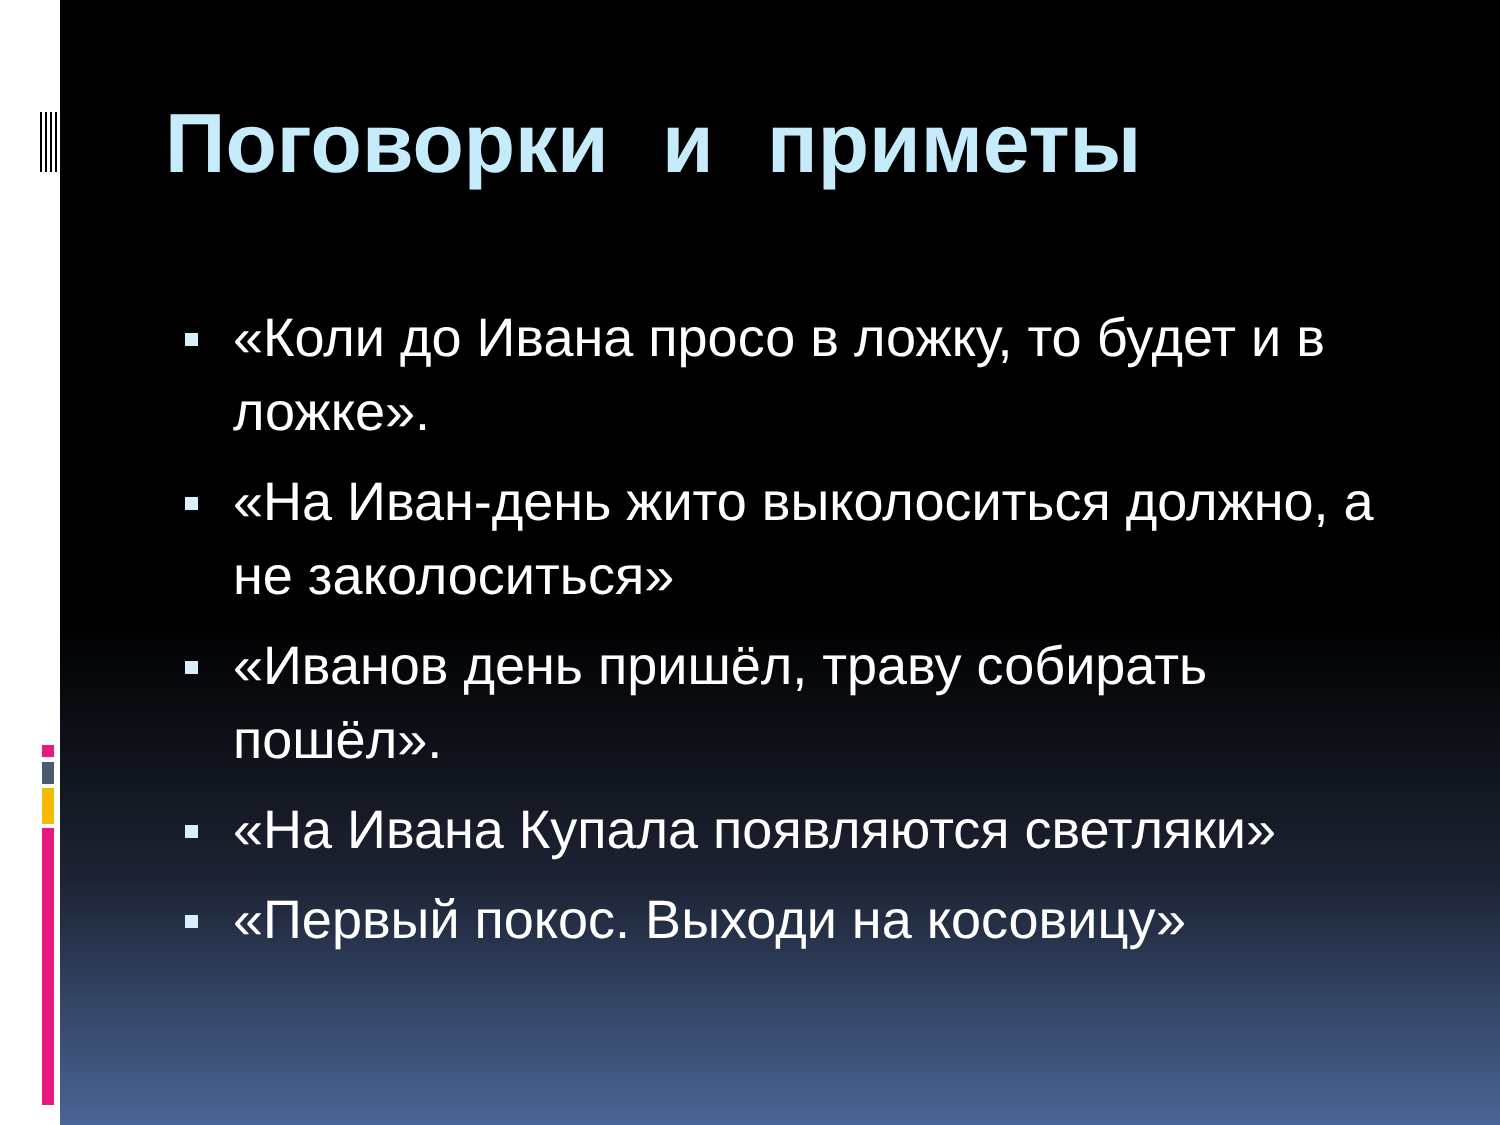Поговорки и приметы
«Коли до Ивана просо в ложку, то будет и в ложке».
«На Иван-день жито выколоситься должно, а не заколоситься»
«Иванов день пришёл, траву собирать пошёл».
«На Ивана Купала появляются светляки»
«Первый покос. Выходи на косовицу»